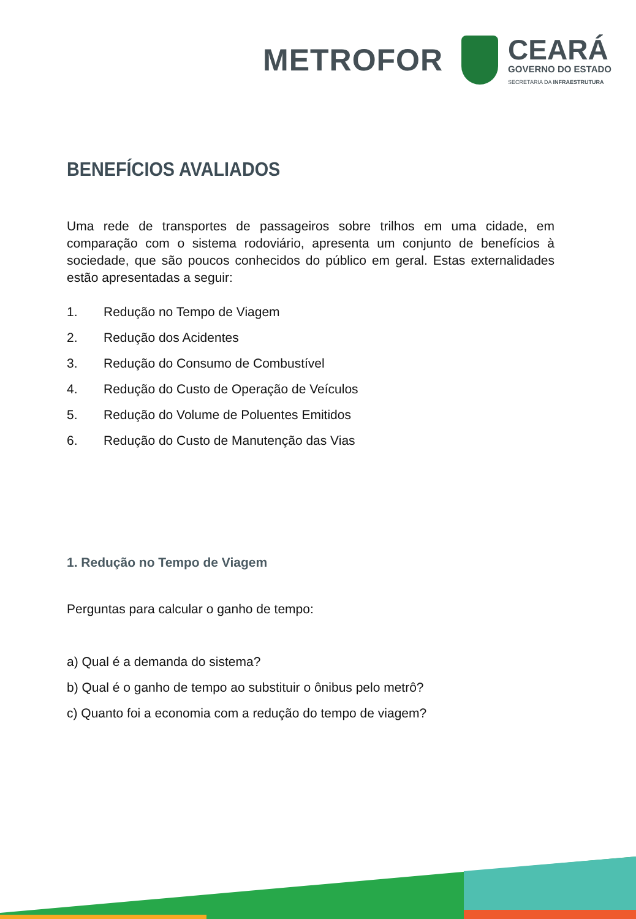METROFOR
CEARÁ
GOVERNO DO ESTADO
SECRETARIA DA INFRAESTRUTURA
BENEFÍCIOS AVALIADOS
Uma rede de transportes de passageiros sobre trilhos em uma cidade, em comparação com o sistema rodoviário, apresenta um conjunto de benefícios à sociedade, que são poucos conhecidos do público em geral. Estas externalidades estão apresentadas a seguir:
1. Redução no Tempo de Viagem
2. Redução dos Acidentes
3. Redução do Consumo de Combustível
4. Redução do Custo de Operação de Veículos
5. Redução do Volume de Poluentes Emitidos
6. Redução do Custo de Manutenção das Vias
1. Redução no Tempo de Viagem
Perguntas para calcular o ganho de tempo:
a) Qual é a demanda do sistema?
b) Qual é o ganho de tempo ao substituir o ônibus pelo metrô?
c) Quanto foi a economia com a redução do tempo de viagem?